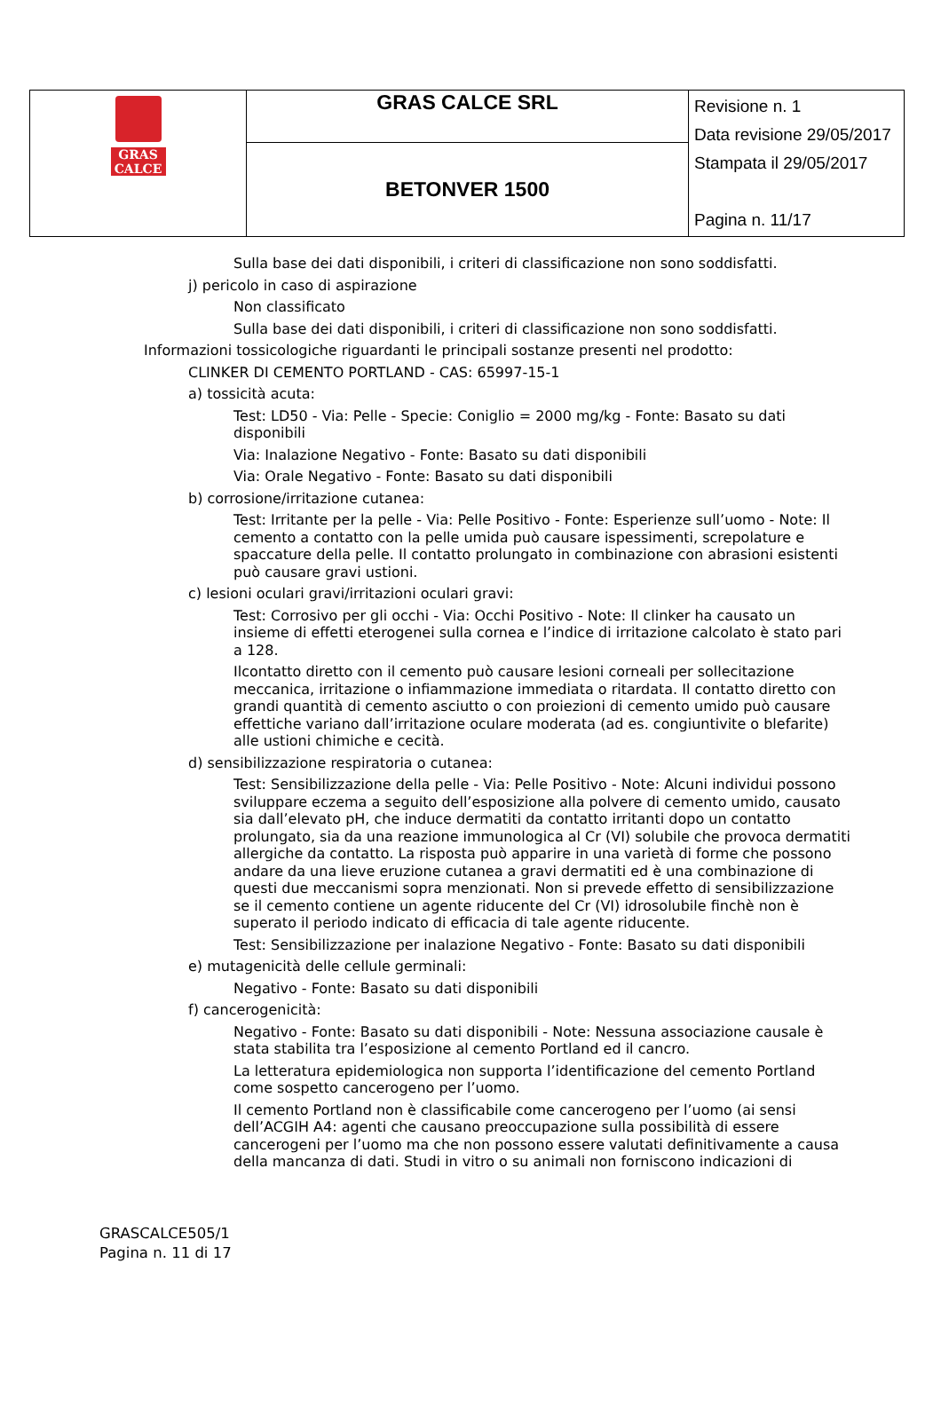| GRAS CALCE | GRAS CALCE SRL | Revisione n. 1 Data revisione 29/05/2017 Stampata il 29/05/2017 Pagina n. 11/17 |
| | BETONVER 1500 | |
Sulla base dei dati disponibili, i criteri di classificazione non sono soddisfatti.
j) pericolo in caso di aspirazione
Non classificato
Sulla base dei dati disponibili, i criteri di classificazione non sono soddisfatti.
Informazioni tossicologiche riguardanti le principali sostanze presenti nel prodotto:
CLINKER DI CEMENTO PORTLAND - CAS: 65997-15-1
a) tossicità acuta:
Test: LD50 - Via: Pelle - Specie: Coniglio = 2000 mg/kg - Fonte: Basato su dati disponibili
Via: Inalazione Negativo - Fonte: Basato su dati disponibili
Via: Orale Negativo - Fonte: Basato su dati disponibili
b) corrosione/irritazione cutanea:
Test: Irritante per la pelle - Via: Pelle Positivo - Fonte: Esperienze sull’uomo - Note: Il cemento a contatto con la pelle umida può causare ispessimenti, screpolature e spaccature della pelle. Il contatto prolungato in combinazione con abrasioni esistenti può causare gravi ustioni.
c) lesioni oculari gravi/irritazioni oculari gravi:
Test: Corrosivo per gli occhi - Via: Occhi Positivo - Note: Il clinker ha causato un insieme di effetti eterogenei sulla cornea e l’indice di irritazione calcolato è stato pari a 128.
Ilcontatto diretto con il cemento può causare lesioni corneali per sollecitazione meccanica, irritazione o infiammazione immediata o ritardata. Il contatto diretto con grandi quantità di cemento asciutto o con proiezioni di cemento umido può causare effettiche variano dall’irritazione oculare moderata (ad es. congiuntivite o blefarite) alle ustioni chimiche e cecità.
d) sensibilizzazione respiratoria o cutanea:
Test: Sensibilizzazione della pelle - Via: Pelle Positivo - Note: Alcuni individui possono sviluppare eczema a seguito dell’esposizione alla polvere di cemento umido, causato sia dall’elevato pH, che induce dermatiti da contatto irritanti dopo un contatto prolungato, sia da una reazione immunologica al Cr (VI) solubile che provoca dermatiti allergiche da contatto. La risposta può apparire in una varietà di forme che possono andare da una lieve eruzione cutanea a gravi dermatiti ed è una combinazione di questi due meccanismi sopra menzionati. Non si prevede effetto di sensibilizzazione se il cemento contiene un agente riducente del Cr (VI) idrosolubile finchè non è superato il periodo indicato di efficacia di tale agente riducente.
Test: Sensibilizzazione per inalazione Negativo - Fonte: Basato su dati disponibili
e) mutagenicità delle cellule germinali:
Negativo - Fonte: Basato su dati disponibili
f) cancerogenicità:
Negativo - Fonte: Basato su dati disponibili - Note: Nessuna associazione causale è stata stabilita tra l’esposizione al cemento Portland ed il cancro.
La letteratura epidemiologica non supporta l’identificazione del cemento Portland come sospetto cancerogeno per l’uomo.
Il cemento Portland non è classificabile come cancerogeno per l’uomo (ai sensi dell’ACGIH A4: agenti che causano preoccupazione sulla possibilità di essere cancerogeni per l’uomo ma che non possono essere valutati definitivamente a causa della mancanza di dati. Studi in vitro o su animali non forniscono indicazioni di
GRASCALCE505/1
Pagina n. 11 di 17